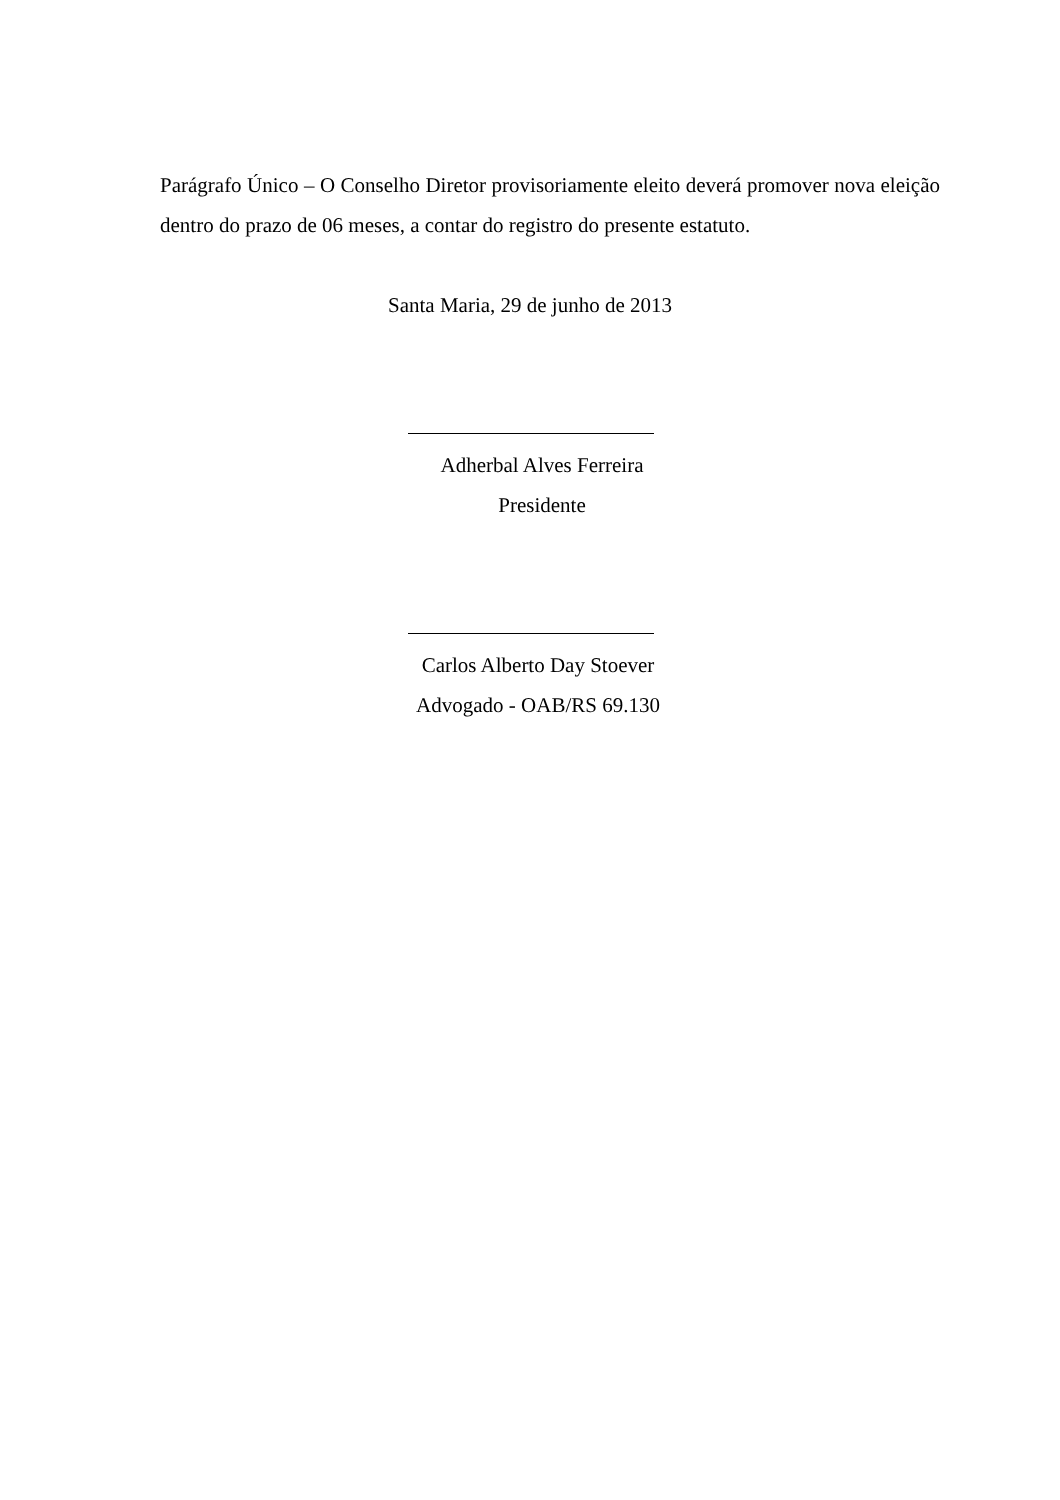Parágrafo Único – O Conselho Diretor provisoriamente eleito deverá promover nova eleição dentro do prazo de 06 meses, a contar do registro do presente estatuto.
Santa Maria, 29 de junho de 2013
Adherbal Alves Ferreira
Presidente
Carlos Alberto Day Stoever
Advogado - OAB/RS 69.130